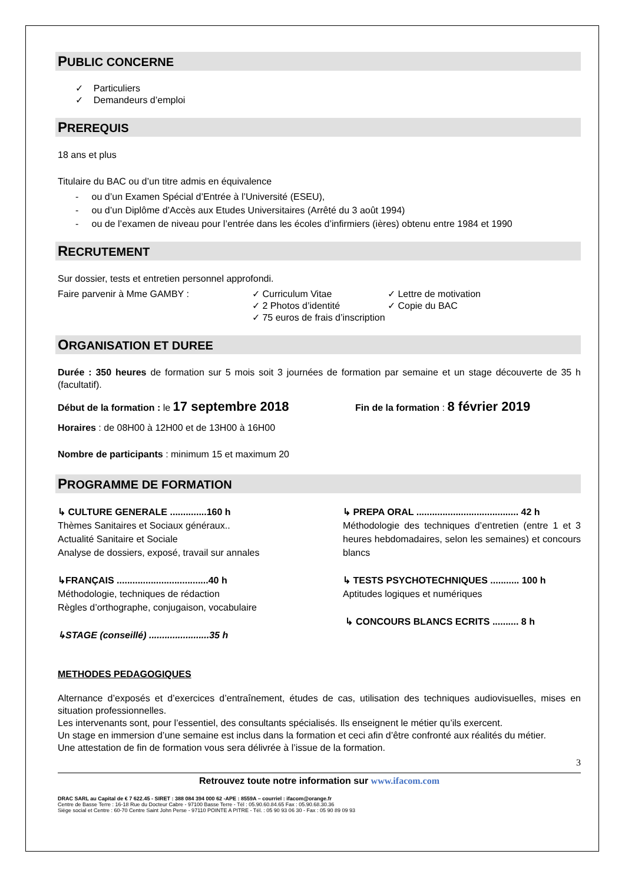PUBLIC CONCERNE
✓ Particuliers
✓ Demandeurs d’emploi
PREREQUIS
18 ans et plus
Titulaire du BAC ou d’un titre admis en équivalence
- ou d’un Examen Spécial d’Entrée à l’Université (ESEU),
- ou d’un Diplôme d’Accès aux Etudes Universitaires (Arrêté du 3 août 1994)
- ou de l’examen de niveau pour l’entrée dans les écoles d’infirmiers (ières) obtenu entre 1984 et 1990
RECRUTEMENT
Sur dossier, tests et entretien personnel approfondi.
Faire parvenir à Mme GAMBY : ✓ Curriculum Vitae
✓ 2 Photos d’identité
✓ 75 euros de frais d’inscription
✓ Lettre de motivation
✓ Copie du BAC
ORGANISATION ET DUREE
Durée : 350 heures de formation sur 5 mois soit 3 journées de formation par semaine et un stage découverte de 35 h (facultatif).
Début de la formation : le 17 septembre 2018
Fin de la formation : 8 février 2019
Horaires : de 08H00 à 12H00 et de 13H00 à 16H00
Nombre de participants : minimum 15 et maximum 20
PROGRAMME DE FORMATION
↳ CULTURE GENERALE ..............160 h
Thèmes Sanitaires et Sociaux généraux..
Actualité Sanitaire et Sociale
Analyse de dossiers, exposé, travail sur annales
↳FRANÇAIS ...................................40 h
Méthodologie, techniques de rédaction
Règles d’orthographe, conjugaison, vocabulaire
↳STAGE (conseillé) .......................35 h
↳ PREPA ORAL ....................................... 42 h
Méthodologie des techniques d’entretien (entre 1 et 3 heures hebdomadaires, selon les semaines) et concours blancs
↳ TESTS PSYCHOTECHNIQUES ........... 100 h
Aptitudes logiques et numériques
↳ CONCOURS BLANCS ECRITS .......... 8 h
METHODES PEDAGOGIQUES
Alternance d’exposés et d’exercices d’entraînement, études de cas, utilisation des techniques audiovisuelles, mises en situation professionnelles.
Les intervenants sont, pour l’essentiel, des consultants spécialisés. Ils enseignent le métier qu’ils exercent.
Un stage en immersion d’une semaine est inclus dans la formation et ceci afin d’être confronté aux réalités du métier.
Une attestation de fin de formation vous sera délivrée à l’issue de la formation.
3
Retrouvez toute notre information sur www.ifacom.com
DRAC SARL au Capital de € 7 622.45 - SIRET : 388 084 394 000 62 -APE : 8559A – courriel : ifacom@orange.fr
Centre de Basse Terre : 16-18 Rue du Docteur Cabre - 97100 Basse Terre - Tél : 05.90.60.84.65 Fax : 05.90.68.30.36
Siège social et Centre : 60-70 Centre Saint John Perse - 97110 POINTE A PITRE - Tél. : 05 90 93 06 30 - Fax : 05 90 89 09 93